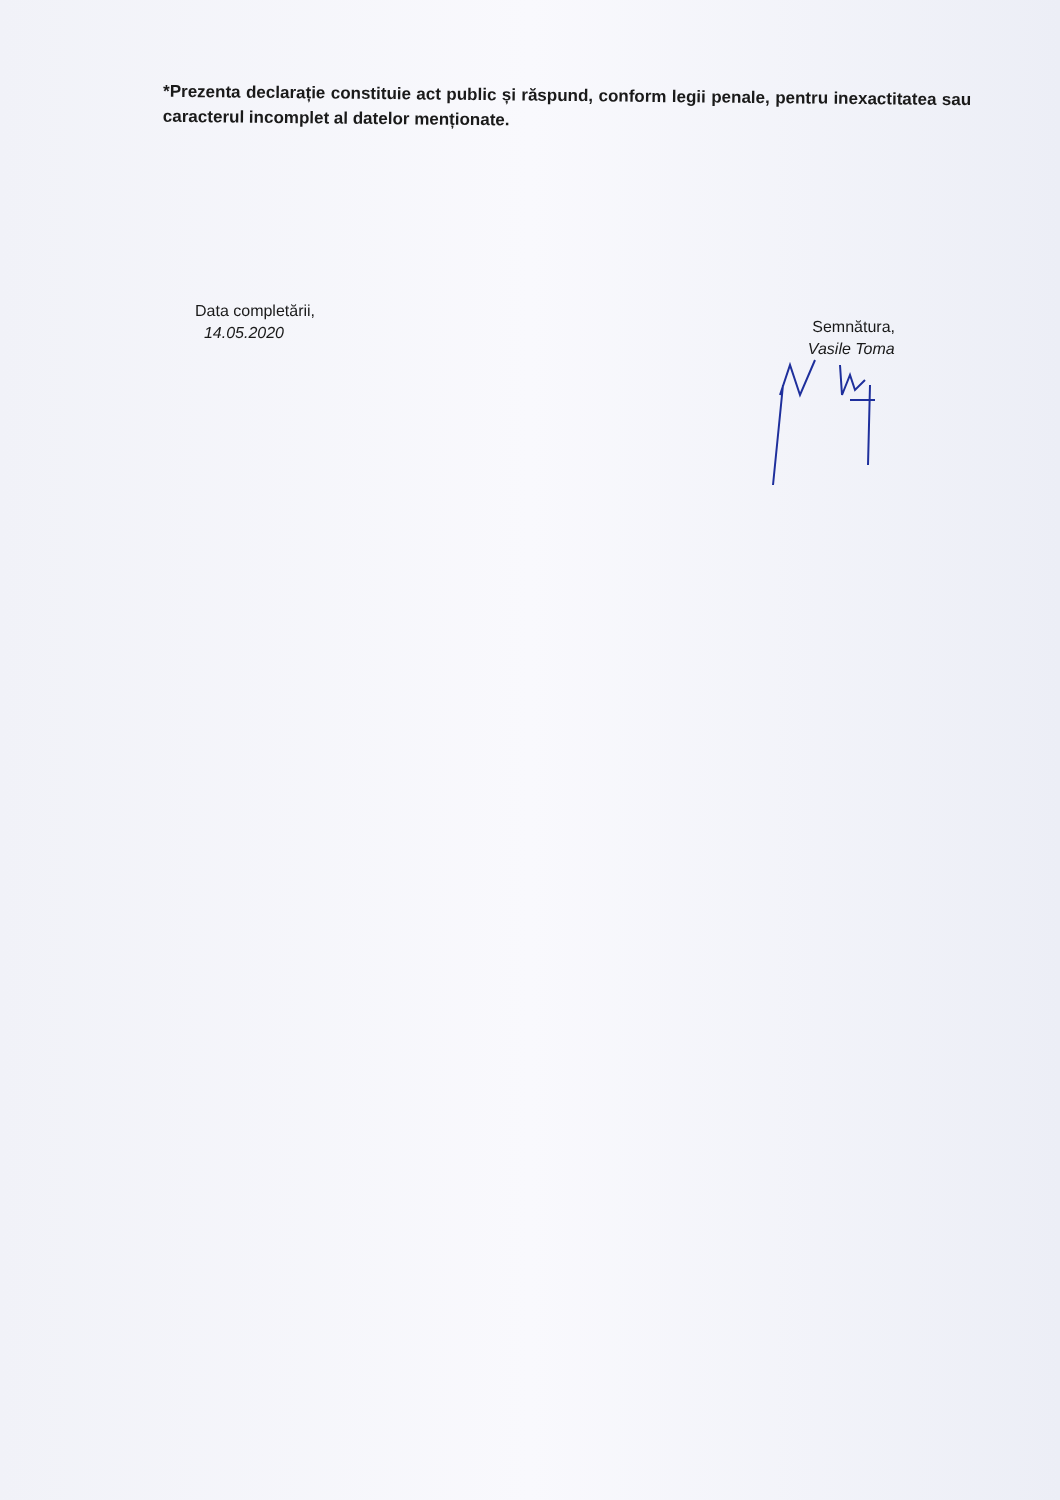*Prezenta declarație constituie act public și răspund, conform legii penale, pentru inexactitatea sau caracterul incomplet al datelor menționate.
Data completării,
14.05.2020
Semnătura,
Vasile Toma